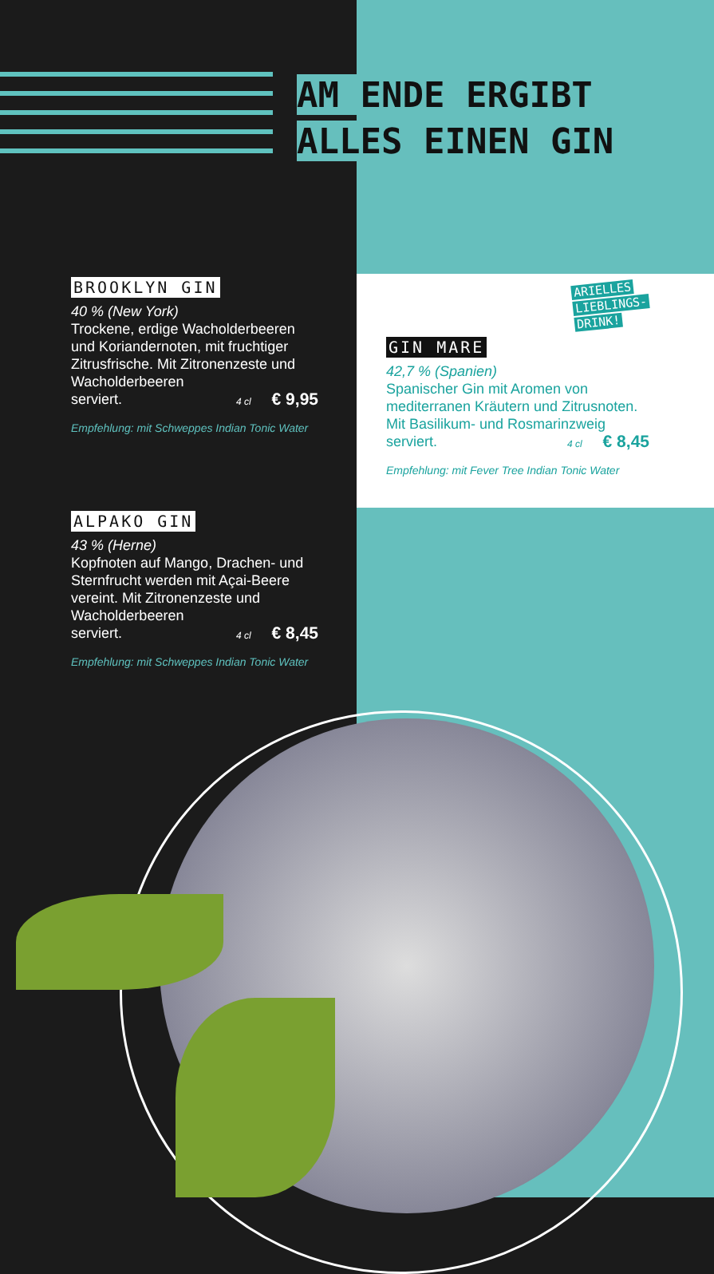AM ENDE ERGIBT
ALLES EINEN GIN
BROOKLYN GIN
40 % (New York)
Trockene, erdige Wacholderbeeren und Koriandernoten, mit fruchtiger Zitrusfrische. Mit Zitronenzeste und Wacholderbeeren
serviert. 4 cl € 9,95
Empfehlung: mit Schweppes Indian Tonic Water
ALPAKO GIN
43 % (Herne)
Kopfnoten auf Mango, Drachen- und Sternfrucht werden mit Açai-Beere vereint. Mit Zitronenzeste und Wacholderbeeren
serviert. 4 cl € 8,45
Empfehlung: mit Schweppes Indian Tonic Water
ARIELLES
LIEBLINGS-
DRINK!
GIN MARE
42,7 % (Spanien)
Spanischer Gin mit Aromen von mediterranen Kräutern und Zitrusnoten. Mit Basilikum- und Rosmarinzweig serviert. 4 cl € 8,45
Empfehlung: mit Fever Tree Indian Tonic Water